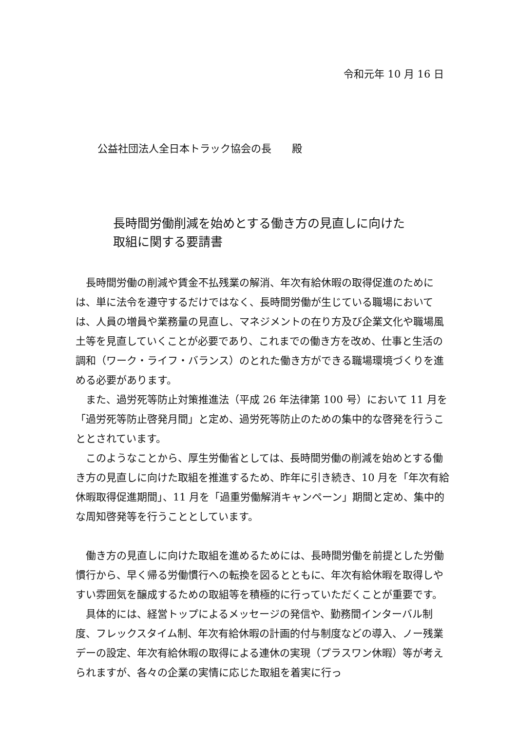令和元年 10 月 16 日
公益社団法人全日本トラック協会の長　　殿
長時間労働削減を始めとする働き方の見直しに向けた
取組に関する要請書
長時間労働の削減や賃金不払残業の解消、年次有給休暇の取得促進のためには、単に法令を遵守するだけではなく、長時間労働が生じている職場においては、人員の増員や業務量の見直し、マネジメントの在り方及び企業文化や職場風土等を見直していくことが必要であり、これまでの働き方を改め、仕事と生活の調和（ワーク・ライフ・バランス）のとれた働き方ができる職場環境づくりを進める必要があります。
また、過労死等防止対策推進法（平成 26 年法律第 100 号）において 11 月を「過労死等防止啓発月間」と定め、過労死等防止のための集中的な啓発を行うこととされています。
このようなことから、厚生労働省としては、長時間労働の削減を始めとする働き方の見直しに向けた取組を推進するため、昨年に引き続き、10 月を「年次有給休暇取得促進期間」、11 月を「過重労働解消キャンペーン」期間と定め、集中的な周知啓発等を行うこととしています。
働き方の見直しに向けた取組を進めるためには、長時間労働を前提とした労働慣行から、早く帰る労働慣行への転換を図るとともに、年次有給休暇を取得しやすい雰囲気を醸成するための取組等を積極的に行っていただくことが重要です。
具体的には、経営トップによるメッセージの発信や、勤務間インターバル制度、フレックスタイム制、年次有給休暇の計画的付与制度などの導入、ノー残業デーの設定、年次有給休暇の取得による連休の実現（プラスワン休暇）等が考えられますが、各々の企業の実情に応じた取組を着実に行っ